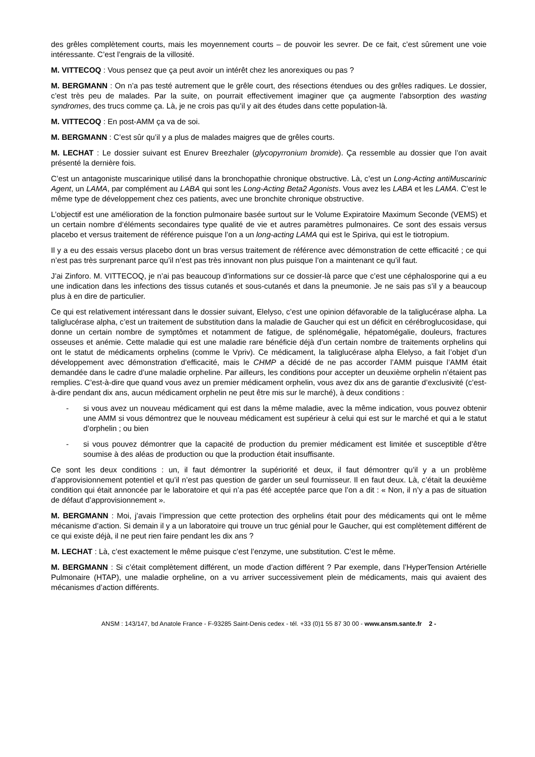des grêles complètement courts, mais les moyennement courts – de pouvoir les sevrer. De ce fait, c’est sûrement une voie intéressante. C’est l’engrais de la villosité.
M. VITTECOQ : Vous pensez que ça peut avoir un intérêt chez les anorexiques ou pas ?
M. BERGMANN : On n’a pas testé autrement que le grêle court, des résections étendues ou des grêles radiques. Le dossier, c’est très peu de malades. Par la suite, on pourrait effectivement imaginer que ça augmente l’absorption des wasting syndromes, des trucs comme ça. Là, je ne crois pas qu’il y ait des études dans cette population-là.
M. VITTECOQ : En post-AMM ça va de soi.
M. BERGMANN : C’est sûr qu’il y a plus de malades maigres que de grêles courts.
M. LECHAT : Le dossier suivant est Enurev Breezhaler (glycopyrronium bromide). Ça ressemble au dossier que l’on avait présenté la dernière fois.
C’est un antagoniste muscarinique utilisé dans la bronchopathie chronique obstructive. Là, c’est un Long-Acting antiMuscarinic Agent, un LAMA, par complément au LABA qui sont les Long-Acting Beta2 Agonists. Vous avez les LABA et les LAMA. C’est le même type de développement chez ces patients, avec une bronchite chronique obstructive.
L’objectif est une amélioration de la fonction pulmonaire basée surtout sur le Volume Expiratoire Maximum Seconde (VEMS) et un certain nombre d’éléments secondaires type qualité de vie et autres paramètres pulmonaires. Ce sont des essais versus placebo et versus traitement de référence puisque l’on a un long-acting LAMA qui est le Spiriva, qui est le tiotropium.
Il y a eu des essais versus placebo dont un bras versus traitement de référence avec démonstration de cette efficacité ; ce qui n’est pas très surprenant parce qu’il n’est pas très innovant non plus puisque l’on a maintenant ce qu’il faut.
J’ai Zinforo. M. VITTECOQ, je n’ai pas beaucoup d’informations sur ce dossier-là parce que c’est une céphalosporine qui a eu une indication dans les infections des tissus cutanés et sous-cutanés et dans la pneumonie. Je ne sais pas s’il y a beaucoup plus à en dire de particulier.
Ce qui est relativement intéressant dans le dossier suivant, Elelyso, c’est une opinion défavorable de la taliglucérase alpha. La taliglucérase alpha, c’est un traitement de substitution dans la maladie de Gaucher qui est un déficit en cérébroglucosidase, qui donne un certain nombre de symptômes et notamment de fatigue, de splénomégalie, hépatomégalie, douleurs, fractures osseuses et anémie. Cette maladie qui est une maladie rare bénéficie déjà d’un certain nombre de traitements orphelins qui ont le statut de médicaments orphelins (comme le Vpriv). Ce médicament, la taliglucérase alpha Elelyso, a fait l’objet d’un développement avec démonstration d’efficacité, mais le CHMP a décidé de ne pas accorder l’AMM puisque l’AMM était demandée dans le cadre d’une maladie orpheline. Par ailleurs, les conditions pour accepter un deuxième orphelin n’étaient pas remplies. C’est-à-dire que quand vous avez un premier médicament orphelin, vous avez dix ans de garantie d’exclusivité (c’est-à-dire pendant dix ans, aucun médicament orphelin ne peut être mis sur le marché), à deux conditions :
- si vous avez un nouveau médicament qui est dans la même maladie, avec la même indication, vous pouvez obtenir une AMM si vous démontrez que le nouveau médicament est supérieur à celui qui est sur le marché et qui a le statut d’orphelin ; ou bien
- si vous pouvez démontrer que la capacité de production du premier médicament est limitée et susceptible d’être soumise à des aléas de production ou que la production était insuffisante.
Ce sont les deux conditions : un, il faut démontrer la supériorité et deux, il faut démontrer qu’il y a un problème d’approvisionnement potentiel et qu’il n’est pas question de garder un seul fournisseur. Il en faut deux. Là, c’était la deuxième condition qui était annoncée par le laboratoire et qui n’a pas été acceptée parce que l’on a dit : « Non, il n’y a pas de situation de défaut d’approvisionnement ».
M. BERGMANN : Moi, j’avais l’impression que cette protection des orphelins était pour des médicaments qui ont le même mécanisme d’action. Si demain il y a un laboratoire qui trouve un truc génial pour le Gaucher, qui est complètement différent de ce qui existe déjà, il ne peut rien faire pendant les dix ans ?
M. LECHAT : Là, c’est exactement le même puisque c’est l’enzyme, une substitution. C’est le même.
M. BERGMANN : Si c’était complètement différent, un mode d’action différent ? Par exemple, dans l’HyperTension Artérielle Pulmonaire (HTAP), une maladie orpheline, on a vu arriver successivement plein de médicaments, mais qui avaient des mécanismes d’action différents.
ANSM : 143/147, bd Anatole France - F-93285 Saint-Denis cedex - tél. +33 (0)1 55 87 30 00 - www.ansm.sante.fr 2 -